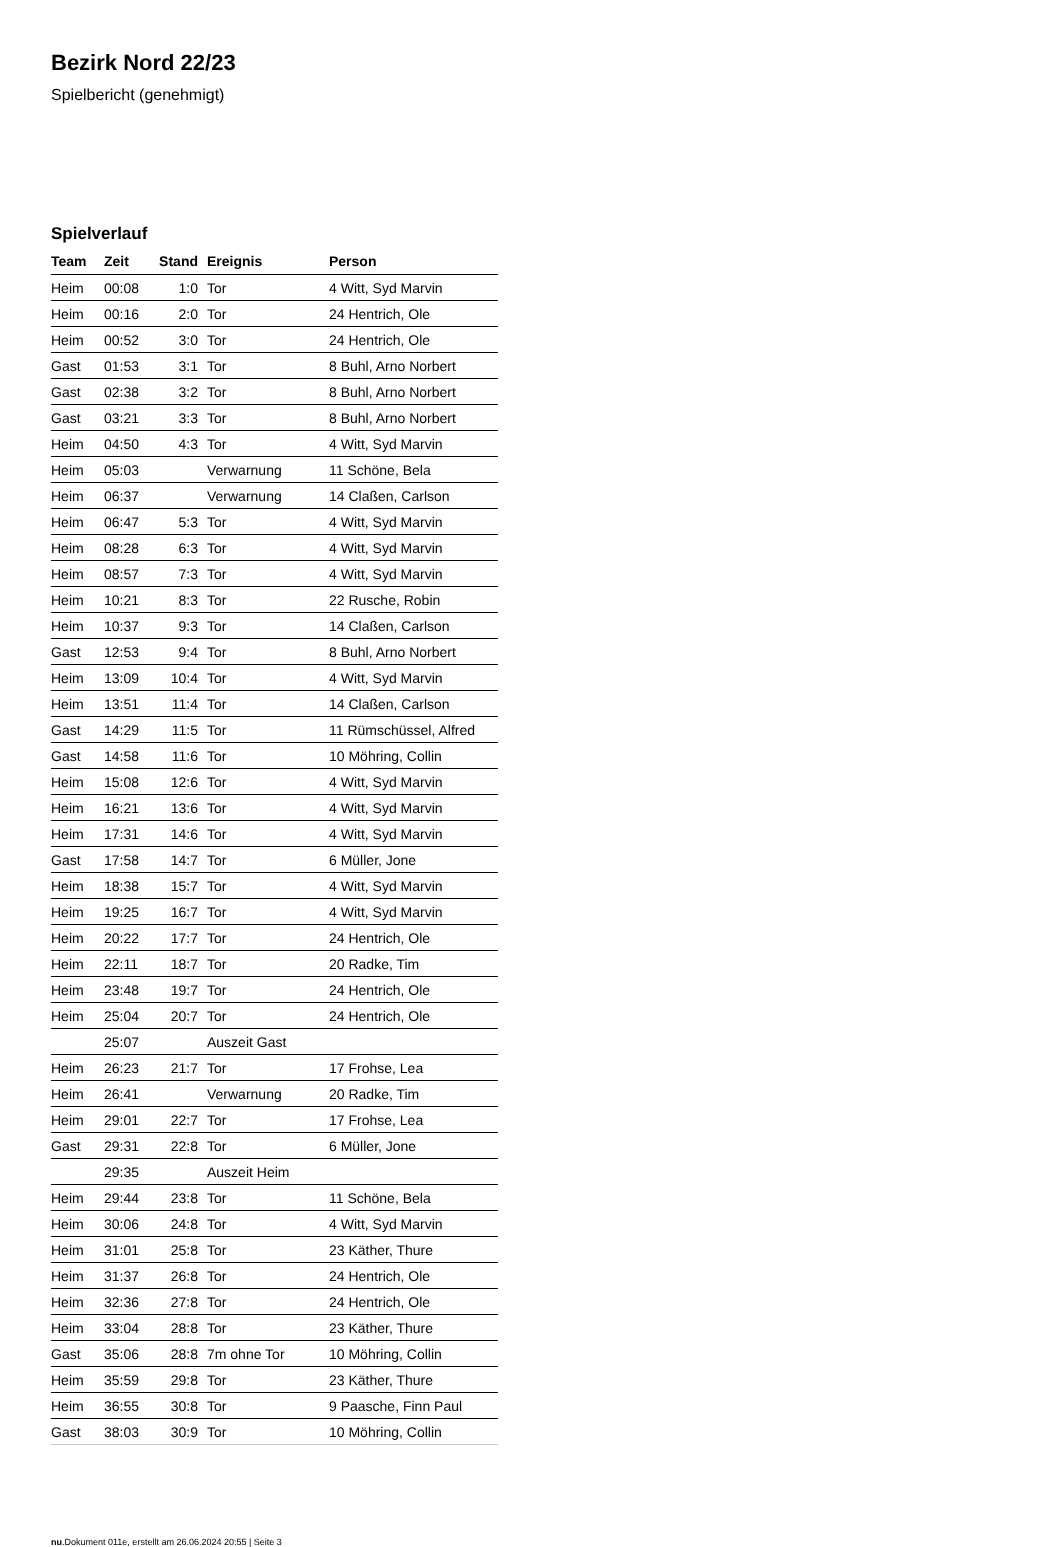Bezirk Nord 22/23
Spielbericht (genehmigt)
Spielverlauf
| Team | Zeit | Stand | Ereignis | Person |
| --- | --- | --- | --- | --- |
| Heim | 00:08 | 1:0 | Tor | 4 Witt, Syd Marvin |
| Heim | 00:16 | 2:0 | Tor | 24 Hentrich, Ole |
| Heim | 00:52 | 3:0 | Tor | 24 Hentrich, Ole |
| Gast | 01:53 | 3:1 | Tor | 8 Buhl, Arno Norbert |
| Gast | 02:38 | 3:2 | Tor | 8 Buhl, Arno Norbert |
| Gast | 03:21 | 3:3 | Tor | 8 Buhl, Arno Norbert |
| Heim | 04:50 | 4:3 | Tor | 4 Witt, Syd Marvin |
| Heim | 05:03 | | Verwarnung | 11 Schöne, Bela |
| Heim | 06:37 | | Verwarnung | 14 Claßen, Carlson |
| Heim | 06:47 | 5:3 | Tor | 4 Witt, Syd Marvin |
| Heim | 08:28 | 6:3 | Tor | 4 Witt, Syd Marvin |
| Heim | 08:57 | 7:3 | Tor | 4 Witt, Syd Marvin |
| Heim | 10:21 | 8:3 | Tor | 22 Rusche, Robin |
| Heim | 10:37 | 9:3 | Tor | 14 Claßen, Carlson |
| Gast | 12:53 | 9:4 | Tor | 8 Buhl, Arno Norbert |
| Heim | 13:09 | 10:4 | Tor | 4 Witt, Syd Marvin |
| Heim | 13:51 | 11:4 | Tor | 14 Claßen, Carlson |
| Gast | 14:29 | 11:5 | Tor | 11 Rümschüssel, Alfred |
| Gast | 14:58 | 11:6 | Tor | 10 Möhring, Collin |
| Heim | 15:08 | 12:6 | Tor | 4 Witt, Syd Marvin |
| Heim | 16:21 | 13:6 | Tor | 4 Witt, Syd Marvin |
| Heim | 17:31 | 14:6 | Tor | 4 Witt, Syd Marvin |
| Gast | 17:58 | 14:7 | Tor | 6 Müller, Jone |
| Heim | 18:38 | 15:7 | Tor | 4 Witt, Syd Marvin |
| Heim | 19:25 | 16:7 | Tor | 4 Witt, Syd Marvin |
| Heim | 20:22 | 17:7 | Tor | 24 Hentrich, Ole |
| Heim | 22:11 | 18:7 | Tor | 20 Radke, Tim |
| Heim | 23:48 | 19:7 | Tor | 24 Hentrich, Ole |
| Heim | 25:04 | 20:7 | Tor | 24 Hentrich, Ole |
| | 25:07 | | Auszeit Gast | |
| Heim | 26:23 | 21:7 | Tor | 17 Frohse, Lea |
| Heim | 26:41 | | Verwarnung | 20 Radke, Tim |
| Heim | 29:01 | 22:7 | Tor | 17 Frohse, Lea |
| Gast | 29:31 | 22:8 | Tor | 6 Müller, Jone |
| | 29:35 | | Auszeit Heim | |
| Heim | 29:44 | 23:8 | Tor | 11 Schöne, Bela |
| Heim | 30:06 | 24:8 | Tor | 4 Witt, Syd Marvin |
| Heim | 31:01 | 25:8 | Tor | 23 Käther, Thure |
| Heim | 31:37 | 26:8 | Tor | 24 Hentrich, Ole |
| Heim | 32:36 | 27:8 | Tor | 24 Hentrich, Ole |
| Heim | 33:04 | 28:8 | Tor | 23 Käther, Thure |
| Gast | 35:06 | 28:8 | 7m ohne Tor | 10 Möhring, Collin |
| Heim | 35:59 | 29:8 | Tor | 23 Käther, Thure |
| Heim | 36:55 | 30:8 | Tor | 9 Paasche, Finn Paul |
| Gast | 38:03 | 30:9 | Tor | 10 Möhring, Collin |
nu.Dokument 011e, erstellt am 26.06.2024 20:55 | Seite 3